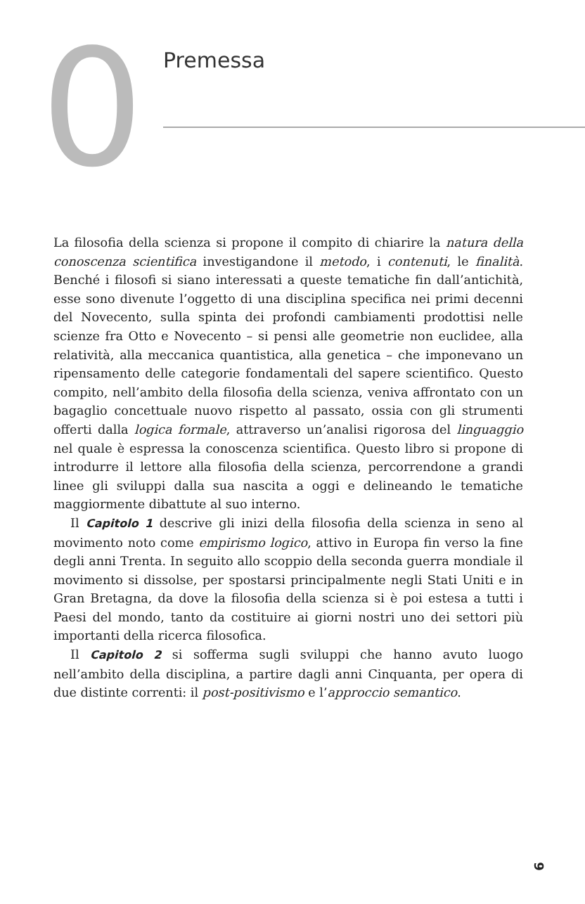0 Premessa
La filosofia della scienza si propone il compito di chiarire la natura della conoscenza scientifica investigandone il metodo, i contenuti, le finalità. Benché i filosofi si siano interessati a queste tematiche fin dall’antichità, esse sono divenute l’oggetto di una disciplina specifica nei primi decenni del Novecento, sulla spinta dei profondi cambiamenti prodottisi nelle scienze fra Otto e Novecento – si pensi alle geometrie non euclidee, alla relatività, alla meccanica quantistica, alla genetica – che imponevano un ripensamento delle categorie fondamentali del sapere scientifico. Questo compito, nell’ambito della filosofia della scienza, veniva affrontato con un bagaglio concettuale nuovo rispetto al passato, ossia con gli strumenti offerti dalla logica formale, attraverso un’analisi rigorosa del linguaggio nel quale è espressa la conoscenza scientifica. Questo libro si propone di introdurre il lettore alla filosofia della scienza, percorrendone a grandi linee gli sviluppi dalla sua nascita a oggi e delineando le tematiche maggiormente dibattute al suo interno.
Il Capitolo 1 descrive gli inizi della filosofia della scienza in seno al movimento noto come empirismo logico, attivo in Europa fin verso la fine degli anni Trenta. In seguito allo scoppio della seconda guerra mondiale il movimento si dissolse, per spostarsi principalmente negli Stati Uniti e in Gran Bretagna, da dove la filosofia della scienza si è poi estesa a tutti i Paesi del mondo, tanto da costituire ai giorni nostri uno dei settori più importanti della ricerca filosofica.
Il Capitolo 2 si sofferma sugli sviluppi che hanno avuto luogo nell’ambito della disciplina, a partire dagli anni Cinquanta, per opera di due distinte correnti: il post-positivismo e l’approccio semantico.
9